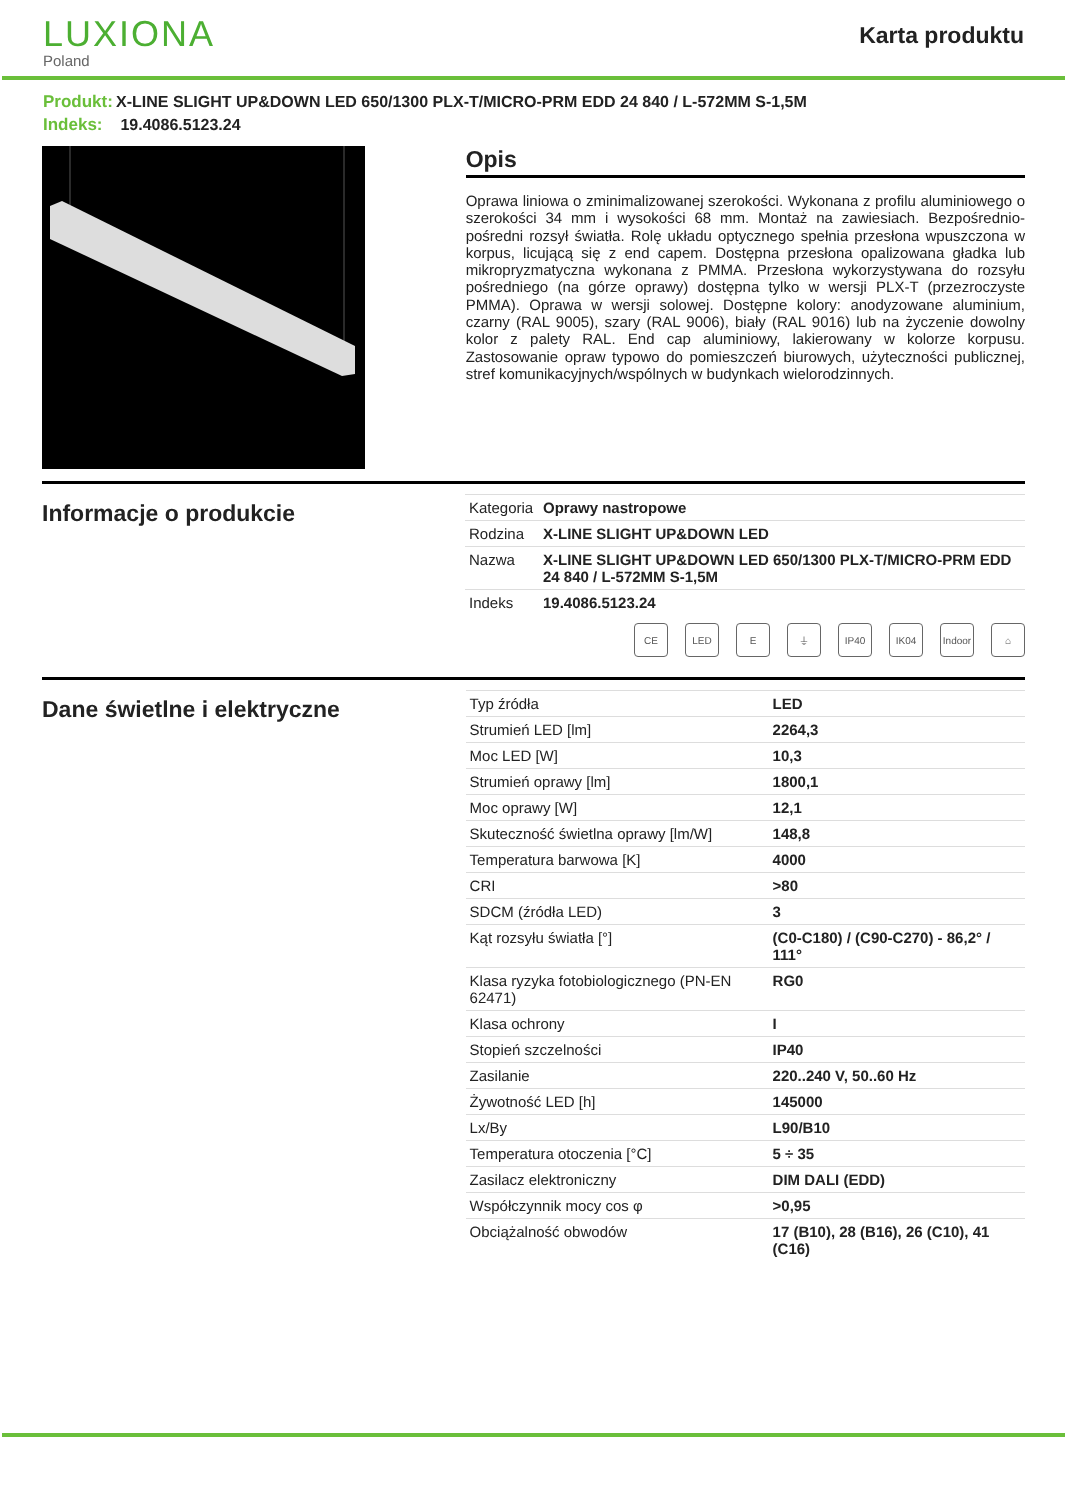LUXIONA
Poland
Karta produktu
Produkt: X-LINE SLIGHT UP&DOWN LED 650/1300 PLX-T/MICRO-PRM EDD 24 840 / L-572MM S-1,5M
Indeks: 19.4086.5123.24
Opis
Oprawa liniowa o zminimalizowanej szerokości. Wykonana z profilu aluminiowego o szerokości 34 mm i wysokości 68 mm. Montaż na zawiesiach. Bezpośrednio-pośredni rozsył światła. Rolę układu optycznego spełnia przesłona wpuszczona w korpus, licującą się z end capem. Dostępna przesłona opalizowana gładka lub mikropryzmatyczna wykonana z PMMA. Przesłona wykorzystywana do rozsyłu pośredniego (na górze oprawy) dostępna tylko w wersji PLX-T (przezroczyste PMMA). Oprawa w wersji solowej. Dostępne kolory: anodyzowane aluminium, czarny (RAL 9005), szary (RAL 9006), biały (RAL 9016) lub na życzenie dowolny kolor z palety RAL. End cap aluminiowy, lakierowany w kolorze korpusu. Zastosowanie opraw typowo do pomieszczeń biurowych, użyteczności publicznej, stref komunikacyjnych/wspólnych w budynkach wielorodzinnych.
Informacje o produkcie
| Kategoria | Oprawy nastropowe |
| Rodzina | X-LINE SLIGHT UP&DOWN LED |
| Nazwa | X-LINE SLIGHT UP&DOWN LED 650/1300 PLX-T/MICRO-PRM EDD 24 840 / L-572MM S-1,5M |
| Indeks | 19.4086.5123.24 |
CE LED E ⏚ IP40 IK04 Indoor
⌂
Dane świetlne i elektryczne
| Typ źródła | LED |
| Strumień LED [lm] | 2264,3 |
| Moc LED [W] | 10,3 |
| Strumień oprawy [lm] | 1800,1 |
| Moc oprawy [W] | 12,1 |
| Skuteczność świetlna oprawy [lm/W] | 148,8 |
| Temperatura barwowa [K] | 4000 |
| CRI | >80 |
| SDCM (źródła LED) | 3 |
| Kąt rozsyłu światła [°] | (C0-C180) / (C90-C270) - 86,2° / 111° |
| Klasa ryzyka fotobiologicznego (PN-EN 62471) | RG0 |
| Klasa ochrony | I |
| Stopień szczelności | IP40 |
| Zasilanie | 220..240 V, 50..60 Hz |
| Żywotność LED [h] | 145000 |
| Lx/By | L90/B10 |
| Temperatura otoczenia [°C] | 5 ÷ 35 |
| Zasilacz elektroniczny | DIM DALI (EDD) |
| Współczynnik mocy cos φ | >0,95 |
| Obciążalność obwodów | 17 (B10), 28 (B16), 26 (C10), 41 (C16) |